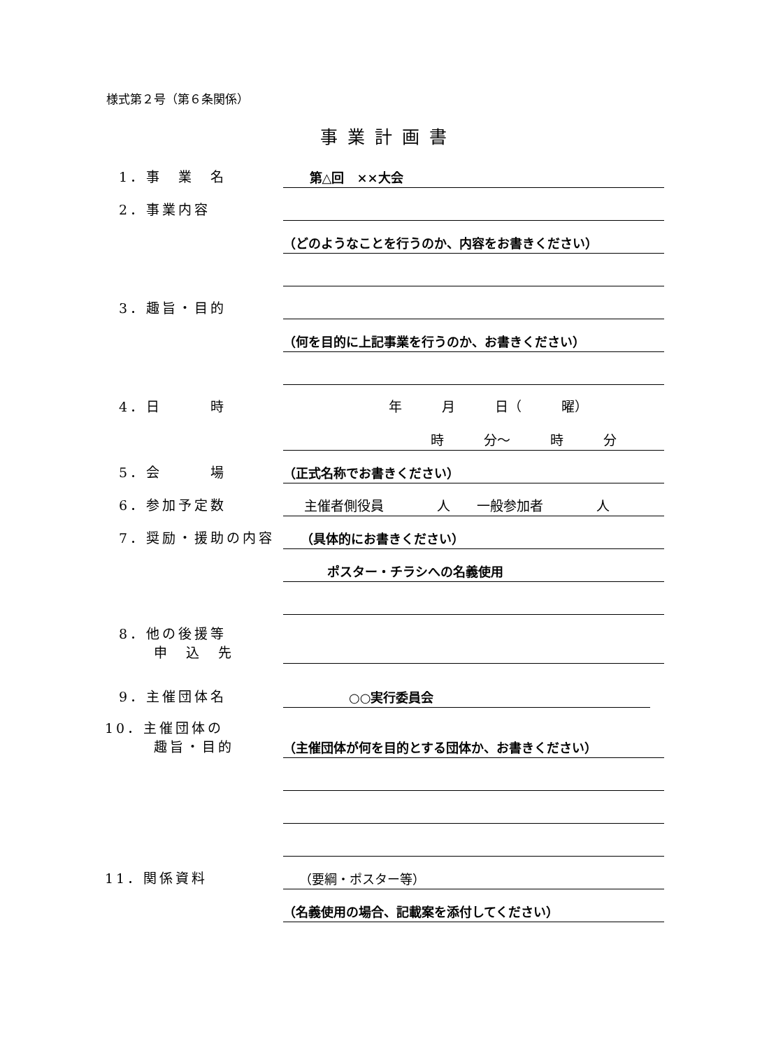様式第２号（第６条関係）
事業計画書
1．事　業　名
第△回　××大会
2．事業内容
（どのようなことを行うのか、内容をお書きください）
3．趣旨・目的
（何を目的に上記事業を行うのか、お書きください）
4．日　　　時
年　　　月　　　日（　　　曜）
時　　　分～　　　時　　　分
5．会　　　場
（正式名称でお書きください）
6．参加予定数
主催者側役員　　　　人　　一般参加者　　　　人
7．奨励・援助の内容
（具体的にお書きください）
ポスター・チラシへの名義使用
8．他の後援等
申　込　先
9．主催団体名
○○実行委員会
10．主催団体の
趣旨・目的
（主催団体が何を目的とする団体か、お書きください）
11．関係資料
（要綱・ポスター等）
（名義使用の場合、記載案を添付してください）